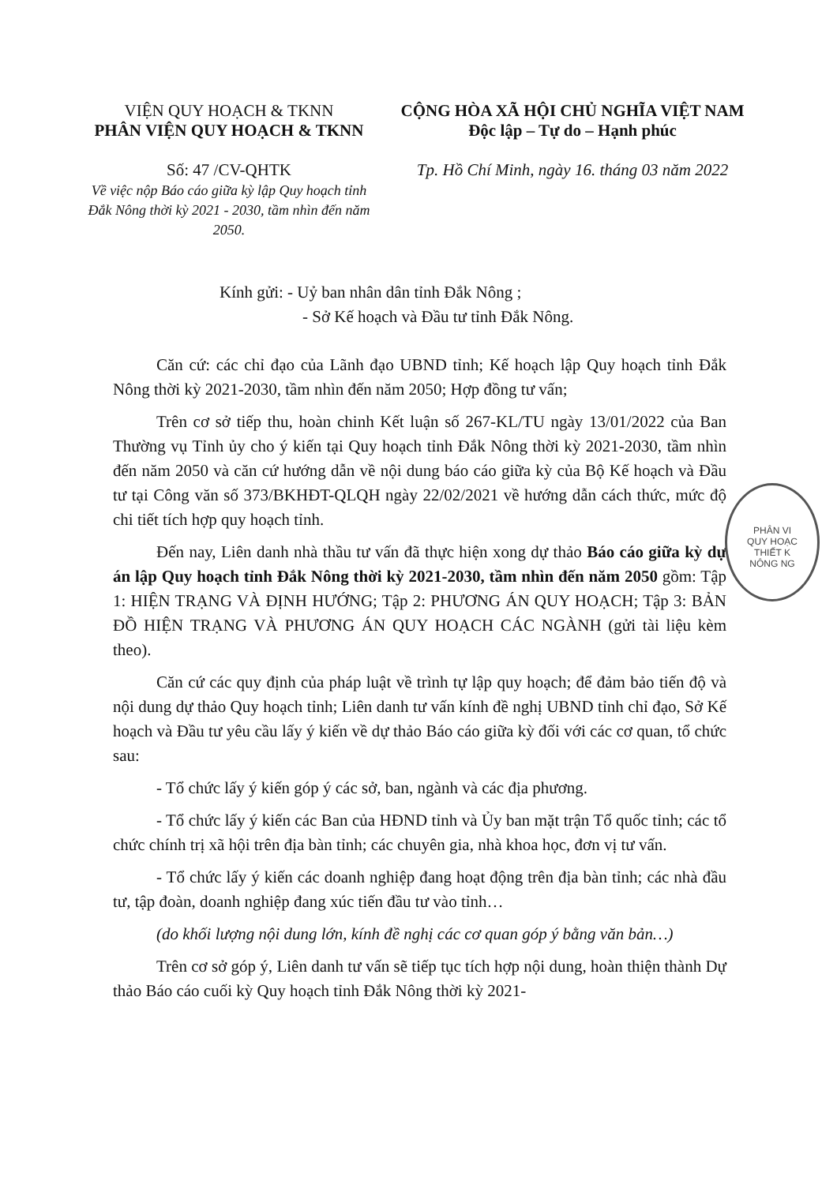VIỆN QUY HOẠCH & TKNN
PHÂN VIỆN QUY HOẠCH & TKNN
Số: 47 /CV-QHTK
Về việc nộp Báo cáo giữa kỳ lập Quy hoạch tỉnh Đắk Nông thời kỳ 2021 - 2030, tầm nhìn đến năm 2050.
CỘNG HÒA XÃ HỘI CHỦ NGHĨA VIỆT NAM
Độc lập – Tự do – Hạnh phúc
Tp. Hồ Chí Minh, ngày 16. tháng 03 năm 2022
Kính gửi: - Uỷ ban nhân dân tỉnh Đắk Nông ;
- Sở Kế hoạch và Đầu tư tỉnh Đắk Nông.
Căn cứ: các chỉ đạo của Lãnh đạo UBND tỉnh; Kế hoạch lập Quy hoạch tỉnh Đắk Nông thời kỳ 2021-2030, tầm nhìn đến năm 2050; Hợp đồng tư vấn;
Trên cơ sở tiếp thu, hoàn chinh Kết luận số 267-KL/TU ngày 13/01/2022 của Ban Thường vụ Tỉnh ủy cho ý kiến tại Quy hoạch tỉnh Đắk Nông thời kỳ 2021-2030, tầm nhìn đến năm 2050 và căn cứ hướng dẫn về nội dung báo cáo giữa kỳ của Bộ Kế hoạch và Đầu tư tại Công văn số 373/BKHĐT-QLQH ngày 22/02/2021 về hướng dẫn cách thức, mức độ chi tiết tích hợp quy hoạch tỉnh.
Đến nay, Liên danh nhà thầu tư vấn đã thực hiện xong dự thảo Báo cáo giữa kỳ dự án lập Quy hoạch tỉnh Đắk Nông thời kỳ 2021-2030, tầm nhìn đến năm 2050 gồm: Tập 1: HIỆN TRẠNG VÀ ĐỊNH HƯỚNG; Tập 2: PHƯƠNG ÁN QUY HOẠCH; Tập 3: BẢN ĐỒ HIỆN TRẠNG VÀ PHƯƠNG ÁN QUY HOẠCH CÁC NGÀNH (gửi tài liệu kèm theo).
Căn cứ các quy định của pháp luật về trình tự lập quy hoạch; để đảm bảo tiến độ và nội dung dự thảo Quy hoạch tỉnh; Liên danh tư vấn kính đề nghị UBND tỉnh chỉ đạo, Sở Kế hoạch và Đầu tư yêu cầu lấy ý kiến về dự thảo Báo cáo giữa kỳ đối với các cơ quan, tổ chức sau:
- Tổ chức lấy ý kiến góp ý các sở, ban, ngành và các địa phương.
- Tổ chức lấy ý kiến các Ban của HĐND tỉnh và Ủy ban mặt trận Tổ quốc tỉnh; các tổ chức chính trị xã hội trên địa bàn tỉnh; các chuyên gia, nhà khoa học, đơn vị tư vấn.
- Tổ chức lấy ý kiến các doanh nghiệp đang hoạt động trên địa bàn tỉnh; các nhà đầu tư, tập đoàn, doanh nghiệp đang xúc tiến đầu tư vào tỉnh…
(do khối lượng nội dung lớn, kính đề nghị các cơ quan góp ý bằng văn bản…)
Trên cơ sở góp ý, Liên danh tư vấn sẽ tiếp tục tích hợp nội dung, hoàn thiện thành Dự thảo Báo cáo cuối kỳ Quy hoạch tỉnh Đắk Nông thời kỳ 2021-
PHÂN VI
QUY HOẠC
THIẾT K
NÔNG NG